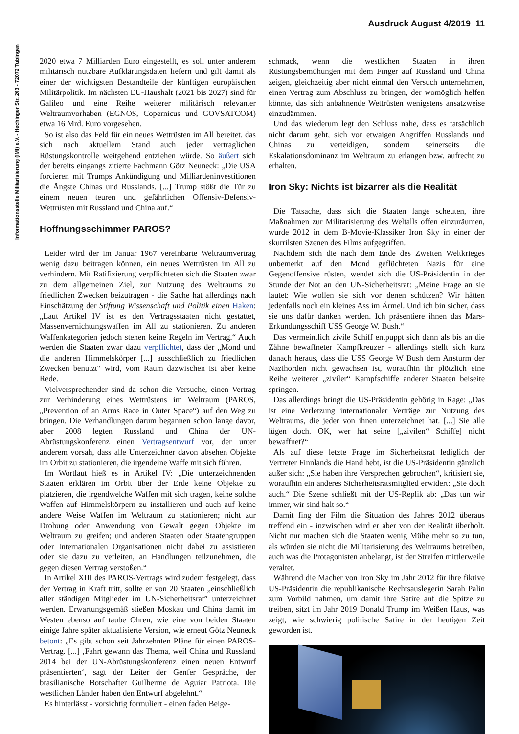Ausdruck August 4/2019 11
Informationsstelle Militarisierung (IMI) e.V. - Hechinger Str. 203 - 72072 Tübingen
2020 etwa 7 Milliarden Euro eingestellt, es soll unter anderem militärisch nutzbare Aufklärungsdaten liefern und gilt damit als einer der wichtigsten Bestandteile der künftigen europäischen Militärpolitik. Im nächsten EU-Haushalt (2021 bis 2027) sind für Galileo und eine Reihe weiterer militärisch relevanter Weltraumvorhaben (EGNOS, Copernicus und GOVSATCOM) etwa 16 Mrd. Euro vorgesehen.
So ist also das Feld für ein neues Wettrüsten im All bereitet, das sich nach aktuellem Stand auch jeder vertraglichen Rüstungskontrolle weitgehend entziehen würde. So äußert sich der bereits eingangs zitierte Fachmann Götz Neuneck: „Die USA forcieren mit Trumps Ankündigung und Milliardeninvestitionen die Ängste Chinas und Russlands. [...] Trump stößt die Tür zu einem neuen teuren und gefährlichen Offensiv-Defensiv-Wettrüsten mit Russland und China auf.“
Hoffnungsschimmer PAROS?
Leider wird der im Januar 1967 vereinbarte Weltraumvertrag wenig dazu beitragen können, ein neues Wettrüsten im All zu verhindern. Mit Ratifizierung verpflichteten sich die Staaten zwar zu dem allgemeinen Ziel, zur Nutzung des Weltraums zu friedlichen Zwecken beizutragen - die Sache hat allerdings nach Einschätzung der Stiftung Wissenschaft und Politik einen Haken: „Laut Artikel IV ist es den Vertragsstaaten nicht gestattet, Massenvernichtungswaffen im All zu stationieren. Zu anderen Waffenkategorien jedoch stehen keine Regeln im Vertrag.“ Auch werden die Staaten zwar dazu verpflichtet, dass der „Mond und die anderen Himmelskörper [...] ausschließlich zu friedlichen Zwecken benutzt“ wird, vom Raum dazwischen ist aber keine Rede.
Vielversprechender sind da schon die Versuche, einen Vertrag zur Verhinderung eines Wettrüstens im Weltraum (PAROS, „Prevention of an Arms Race in Outer Space“) auf den Weg zu bringen. Die Verhandlungen darum begannen schon lange davor, aber 2008 legten Russland und China der UN-Abrüstungskonferenz einen Vertragsentwurf vor, der unter anderem vorsah, dass alle Unterzeichner davon absehen Objekte im Orbit zu stationieren, die irgendeine Waffe mit sich führen.
Im Wortlaut hieß es in Artikel IV: „Die unterzeichnenden Staaten erklären im Orbit über der Erde keine Objekte zu platzieren, die irgendwelche Waffen mit sich tragen, keine solche Waffen auf Himmelskörpern zu installieren und auch auf keine andere Weise Waffen im Weltraum zu stationieren; nicht zur Drohung oder Anwendung von Gewalt gegen Objekte im Weltraum zu greifen; und anderen Staaten oder Staatengruppen oder Internationalen Organisationen nicht dabei zu assistieren oder sie dazu zu verleiten, an Handlungen teilzunehmen, die gegen diesen Vertrag verstoßen.“
In Artikel XIII des PAROS-Vertrags wird zudem festgelegt, dass der Vertrag in Kraft tritt, sollte er von 20 Staaten „einschließlich aller ständigen Mitglieder im UN-Sicherheitsrat” unterzeichnet werden. Erwartungsgemäß stießen Moskau und China damit im Westen ebenso auf taube Ohren, wie eine von beiden Staaten einige Jahre später aktualisierte Version, wie erneut Götz Neuneck betont: „Es gibt schon seit Jahrzehnten Pläne für einen PAROS-Vertrag. [...] ‚Fahrt gewann das Thema, weil China und Russland 2014 bei der UN-Abrüstungskonferenz einen neuen Entwurf präsentierten‘, sagt der Leiter der Genfer Gespräche, der brasilianische Botschafter Guilherme de Aguiar Patriota. Die westlichen Länder haben den Entwurf abgelehnt.“
Es hinterlässt - vorsichtig formuliert - einen faden Beige-
schmack, wenn die westlichen Staaten in ihren Rüstungsbemühungen mit dem Finger auf Russland und China zeigen, gleichzeitig aber nicht einmal den Versuch unternehmen, einen Vertrag zum Abschluss zu bringen, der womöglich helfen könnte, das sich anbahnende Wettrüsten wenigstens ansatzweise einzudämmen.
Und das wiederum legt den Schluss nahe, dass es tatsächlich nicht darum geht, sich vor etwaigen Angriffen Russlands und Chinas zu verteidigen, sondern seinerseits die Eskalationsdominanz im Weltraum zu erlangen bzw. aufrecht zu erhalten.
Iron Sky: Nichts ist bizarrer als die Realität
Die Tatsache, dass sich die Staaten lange scheuten, ihre Maßnahmen zur Militarisierung des Weltalls offen einzuräumen, wurde 2012 in dem B-Movie-Klassiker Iron Sky in einer der skurrilsten Szenen des Films aufgegriffen.
Nachdem sich die nach dem Ende des Zweiten Weltkrieges unbemerkt auf den Mond geflüchteten Nazis für eine Gegenoffensive rüsten, wendet sich die US-Präsidentin in der Stunde der Not an den UN-Sicherheitsrat: „Meine Frage an sie lautet: Wie wollen sie sich vor denen schützen? Wir hätten jedenfalls noch ein kleines Ass im Ärmel. Und ich bin sicher, dass sie uns dafür danken werden. Ich präsentiere ihnen das Mars-Erkundungsschiff USS George W. Bush.“
Das vermeintlich zivile Schiff entpuppt sich dann als bis an die Zähne bewaffneter Kampfkreuzer - allerdings stellt sich kurz danach heraus, dass die USS George W Bush dem Ansturm der Nazihorden nicht gewachsen ist, woraufhin ihr plötzlich eine Reihe weiterer „ziviler“ Kampfschiffe anderer Staaten beiseite springen.
Das allerdings bringt die US-Präsidentin gehörig in Rage: „Das ist eine Verletzung internationaler Verträge zur Nutzung des Weltraums, die jeder von ihnen unterzeichnet hat. [...] Sie alle lügen doch. OK, wer hat seine [„zivilen“ Schiffe] nicht bewaffnet?“
Als auf diese letzte Frage im Sicherheitsrat lediglich der Vertreter Finnlands die Hand hebt, ist die US-Präsidentin gänzlich außer sich: „Sie haben ihre Versprechen gebrochen“, kritisiert sie, woraufhin ein anderes Sicherheitsratsmitglied erwidert: „Sie doch auch.“ Die Szene schließt mit der US-Replik ab: „Das tun wir immer, wir sind halt so.“
Damit fing der Film die Situation des Jahres 2012 überaus treffend ein - inzwischen wird er aber von der Realität überholt. Nicht nur machen sich die Staaten wenig Mühe mehr so zu tun, als würden sie nicht die Militarisierung des Weltraums betreiben, auch was die Protagonisten anbelangt, ist der Streifen mittlerweile veraltet.
Während die Macher von Iron Sky im Jahr 2012 für ihre fiktive US-Präsidentin die republikanische Rechtsauslegerin Sarah Palin zum Vorbild nahmen, um damit ihre Satire auf die Spitze zu treiben, sitzt im Jahr 2019 Donald Trump im Weißen Haus, was zeigt, wie schwierig politische Satire in der heutigen Zeit geworden ist.